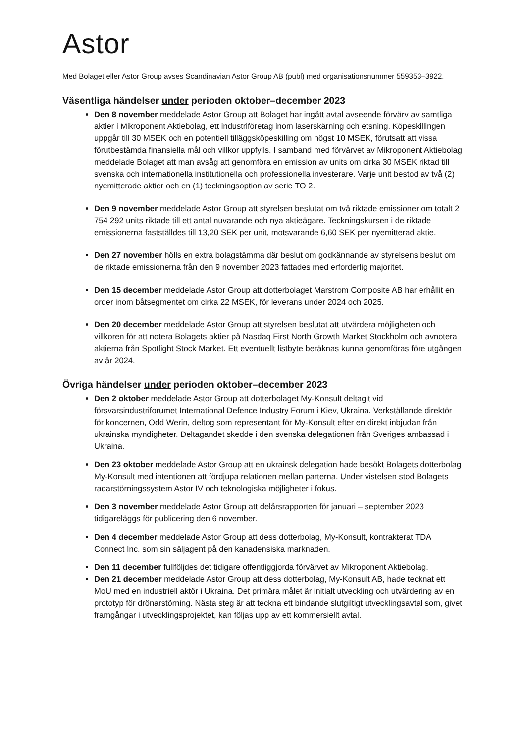Astor
Med Bolaget eller Astor Group avses Scandinavian Astor Group AB (publ) med organisationsnummer 559353–3922.
Väsentliga händelser under perioden oktober–december 2023
Den 8 november meddelade Astor Group att Bolaget har ingått avtal avseende förvärv av samtliga aktier i Mikroponent Aktiebolag, ett industriföretag inom laserskärning och etsning. Köpeskillingen uppgår till 30 MSEK och en potentiell tilläggsköpeskilling om högst 10 MSEK, förutsatt att vissa förutbestämda finansiella mål och villkor uppfylls. I samband med förvärvet av Mikroponent Aktiebolag meddelade Bolaget att man avsåg att genomföra en emission av units om cirka 30 MSEK riktad till svenska och internationella institutionella och professionella investerare. Varje unit bestod av två (2) nyemitterade aktier och en (1) teckningsoption av serie TO 2.
Den 9 november meddelade Astor Group att styrelsen beslutat om två riktade emissioner om totalt 2 754 292 units riktade till ett antal nuvarande och nya aktieägare. Teckningskursen i de riktade emissionerna fastställdes till 13,20 SEK per unit, motsvarande 6,60 SEK per nyemitterad aktie.
Den 27 november hölls en extra bolagstämma där beslut om godkännande av styrelsens beslut om de riktade emissionerna från den 9 november 2023 fattades med erforderlig majoritet.
Den 15 december meddelade Astor Group att dotterbolaget Marstrom Composite AB har erhållit en order inom båtsegmentet om cirka 22 MSEK, för leverans under 2024 och 2025.
Den 20 december meddelade Astor Group att styrelsen beslutat att utvärdera möjligheten och villkoren för att notera Bolagets aktier på Nasdaq First North Growth Market Stockholm och avnotera aktierna från Spotlight Stock Market. Ett eventuellt listbyte beräknas kunna genomföras före utgången av år 2024.
Övriga händelser under perioden oktober–december 2023
Den 2 oktober meddelade Astor Group att dotterbolaget My-Konsult deltagit vid försvarsindustriforumet International Defence Industry Forum i Kiev, Ukraina. Verkställande direktör för koncernen, Odd Werin, deltog som representant för My-Konsult efter en direkt inbjudan från ukrainska myndigheter. Deltagandet skedde i den svenska delegationen från Sveriges ambassad i Ukraina.
Den 23 oktober meddelade Astor Group att en ukrainsk delegation hade besökt Bolagets dotterbolag My-Konsult med intentionen att fördjupa relationen mellan parterna. Under vistelsen stod Bolagets radarstörningssystem Astor IV och teknologiska möjligheter i fokus.
Den 3 november meddelade Astor Group att delårsrapporten för januari – september 2023 tidigareläggs för publicering den 6 november.
Den 4 december meddelade Astor Group att dess dotterbolag, My-Konsult, kontrakterat TDA Connect Inc. som sin säljagent på den kanadensiska marknaden.
Den 11 december fullföljdes det tidigare offentliggjorda förvärvet av Mikroponent Aktiebolag.
Den 21 december meddelade Astor Group att dess dotterbolag, My-Konsult AB, hade tecknat ett MoU med en industriell aktör i Ukraina. Det primära målet är initialt utveckling och utvärdering av en prototyp för drönarstörning. Nästa steg är att teckna ett bindande slutgiltigt utvecklingsavtal som, givet framgångar i utvecklingsprojektet, kan följas upp av ett kommersiellt avtal.